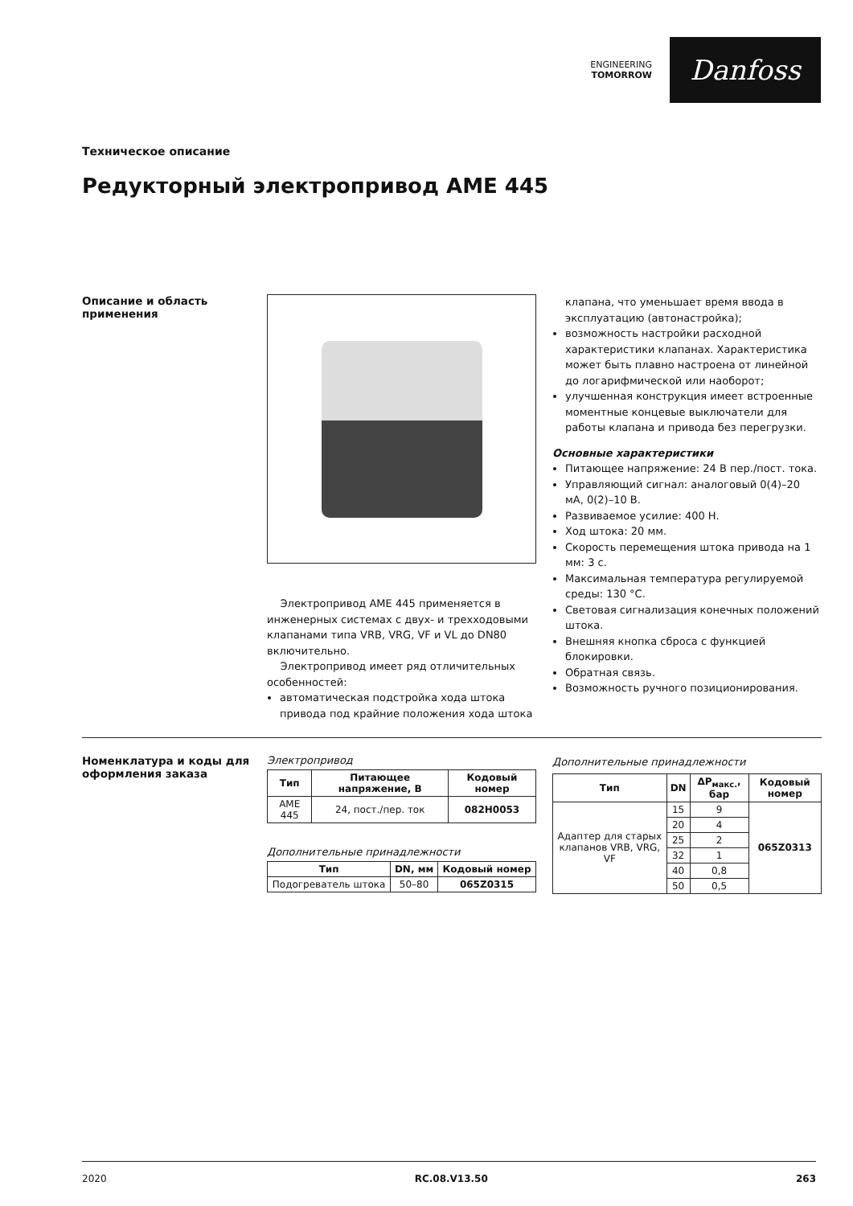ENGINEERING
TOMORROW
Danfoss
Техническое описание
Редукторный электропривод AME 445
Описание и область применения
Электропривод AME 445 применяется в инженерных системах с двух- и трехходовыми клапанами типа VRB, VRG, VF и VL до DN80 включительно.
Электропривод имеет ряд отличительных особенностей:
автоматическая подстройка хода штока привода под крайние положения хода штока
клапана, что уменьшает время ввода в эксплуатацию (автонастройка);
возможность настройки расходной характеристики клапанах. Характеристика может быть плавно настроена от линейной до логарифмической или наоборот;
улучшенная конструкция имеет встроенные моментные концевые выключатели для работы клапана и привода без перегрузки.
Основные характеристики
Питающее напряжение: 24 В пер./пост. тока.
Управляющий сигнал: аналоговый 0(4)–20 мА, 0(2)–10 В.
Развиваемое усилие: 400 Н.
Ход штока: 20 мм.
Скорость перемещения штока привода на 1 мм: 3 с.
Максимальная температура регулируемой среды: 130 °C.
Световая сигнализация конечных положений штока.
Внешняя кнопка сброса с функцией блокировки.
Обратная связь.
Возможность ручного позиционирования.
Номенклатура и коды для оформления заказа
Электропривод
| Тип | Питающее напряжение, В | Кодовый номер |
| --- | --- | --- |
| AME 445 | 24, пост./пер. ток | 082H0053 |
Дополнительные принадлежности
| Тип | DN, мм | Кодовый номер |
| --- | --- | --- |
| Подогреватель штока | 50–80 | 065Z0315 |
Дополнительные принадлежности
| Тип | DN | ΔP<sub>макс.</sub>, бар | Кодовый номер |
| --- | --- | --- | --- |
| Адаптер для старых клапанов VRB, VRG, VF | 15 | 9 | 065Z0313 |
| | 20 | 4 | |
| | 25 | 2 | |
| | 32 | 1 | |
| | 40 | 0,8 | |
| | 50 | 0,5 | |
2020 RC.08.V13.50 263